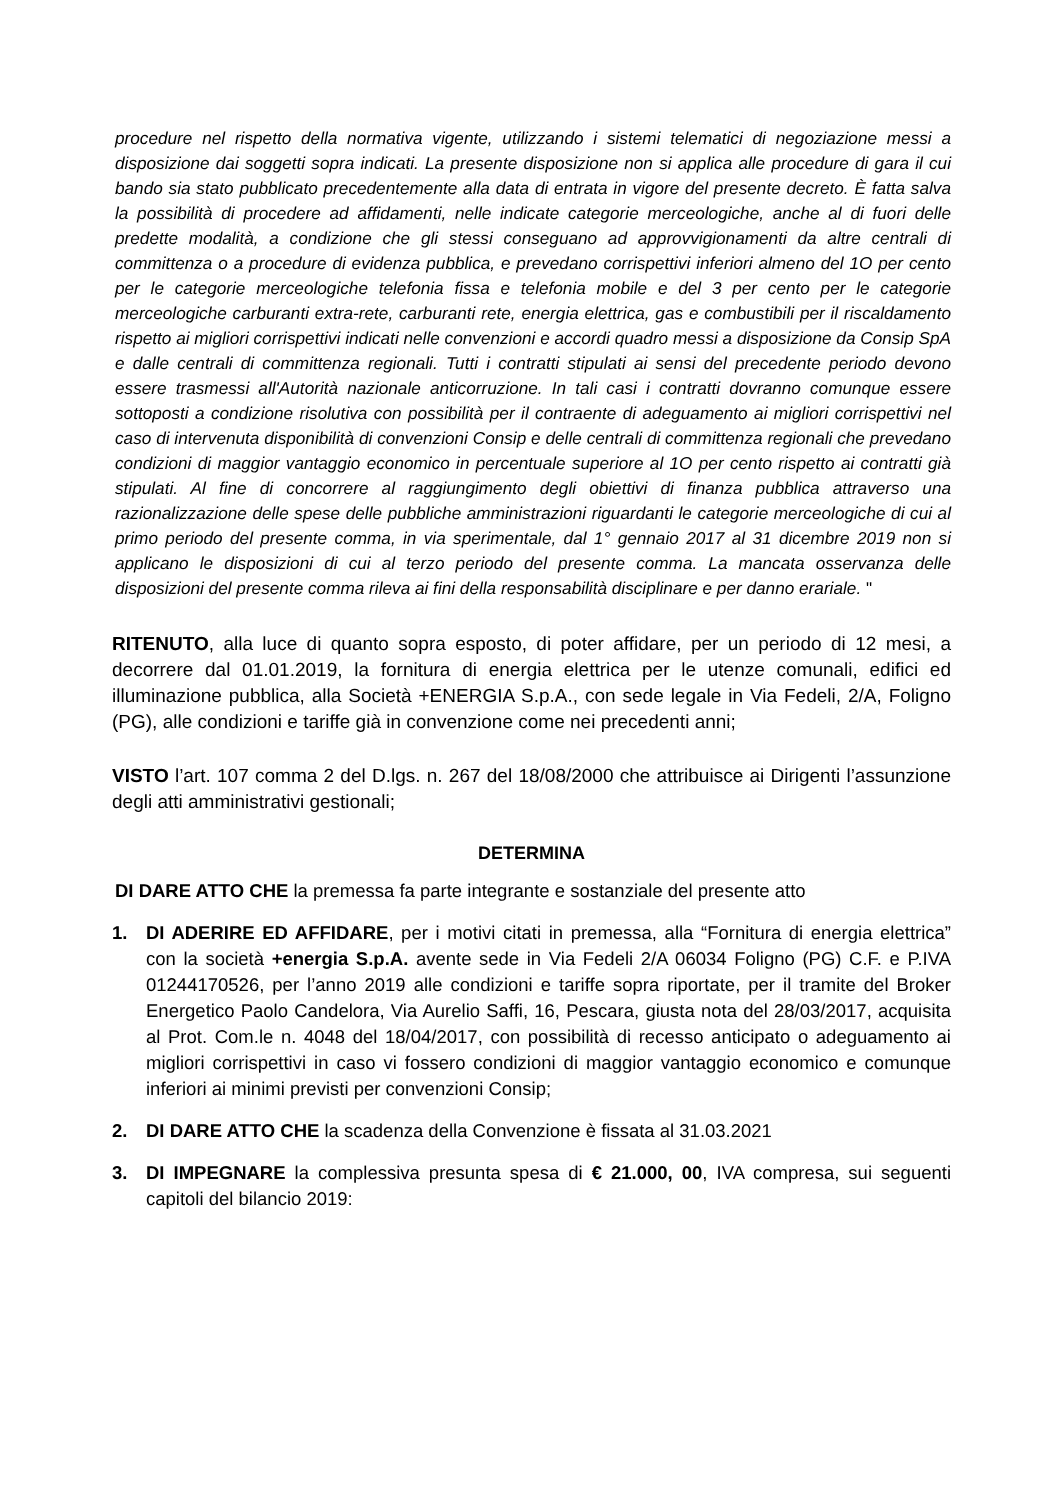procedure nel rispetto della normativa vigente, utilizzando i sistemi telematici di negoziazione messi a disposizione dai soggetti sopra indicati. La presente disposizione non si applica alle procedure di gara il cui bando sia stato pubblicato precedentemente alla data di entrata in vigore del presente decreto. È fatta salva la possibilità di procedere ad affidamenti, nelle indicate categorie merceologiche, anche al di fuori delle predette modalità, a condizione che gli stessi conseguano ad approvvigionamenti da altre centrali di committenza o a procedure di evidenza pubblica, e prevedano corrispettivi inferiori almeno del 1O per cento per le categorie merceologiche telefonia fissa e telefonia mobile e del 3 per cento per le categorie merceologiche carburanti extra-rete, carburanti rete, energia elettrica, gas e combustibili per il riscaldamento rispetto ai migliori corrispettivi indicati nelle convenzioni e accordi quadro messi a disposizione da Consip SpA e dalle centrali di committenza regionali. Tutti i contratti stipulati ai sensi del precedente periodo devono essere trasmessi all'Autorità nazionale anticorruzione. In tali casi i contratti dovranno comunque essere sottoposti a condizione risolutiva con possibilità per il contraente di adeguamento ai migliori corrispettivi nel caso di intervenuta disponibilità di convenzioni Consip e delle centrali di committenza regionali che prevedano condizioni di maggior vantaggio economico in percentuale superiore al 1O per cento rispetto ai contratti già stipulati. Al fine di concorrere al raggiungimento degli obiettivi di finanza pubblica attraverso una razionalizzazione delle spese delle pubbliche amministrazioni riguardanti le categorie merceologiche di cui al primo periodo del presente comma, in via sperimentale, dal 1° gennaio 2017 al 31 dicembre 2019 non si applicano le disposizioni di cui al terzo periodo del presente comma. La mancata osservanza delle disposizioni del presente comma rileva ai fini della responsabilità disciplinare e per danno erariale. "
RITENUTO, alla luce di quanto sopra esposto, di poter affidare, per un periodo di 12 mesi, a decorrere dal 01.01.2019, la fornitura di energia elettrica per le utenze comunali, edifici ed illuminazione pubblica, alla Società +ENERGIA S.p.A., con sede legale in Via Fedeli, 2/A, Foligno (PG), alle condizioni e tariffe già in convenzione come nei precedenti anni;
VISTO l’art. 107 comma 2 del D.lgs. n. 267 del 18/08/2000 che attribuisce ai Dirigenti l’assunzione degli atti amministrativi gestionali;
DETERMINA
DI DARE ATTO CHE la premessa fa parte integrante e sostanziale del presente atto
1. DI ADERIRE ED AFFIDARE, per i motivi citati in premessa, alla “Fornitura di energia elettrica” con la società +energia S.p.A. avente sede in Via Fedeli 2/A 06034 Foligno (PG) C.F. e P.IVA 01244170526, per l’anno 2019 alle condizioni e tariffe sopra riportate, per il tramite del Broker Energetico Paolo Candelora, Via Aurelio Saffi, 16, Pescara, giusta nota del 28/03/2017, acquisita al Prot. Com.le n. 4048 del 18/04/2017, con possibilità di recesso anticipato o adeguamento ai migliori corrispettivi in caso vi fossero condizioni di maggior vantaggio economico e comunque inferiori ai minimi previsti per convenzioni Consip;
2. DI DARE ATTO CHE la scadenza della Convenzione è fissata al 31.03.2021
3. DI IMPEGNARE la complessiva presunta spesa di € 21.000, 00, IVA compresa, sui seguenti capitoli del bilancio 2019: